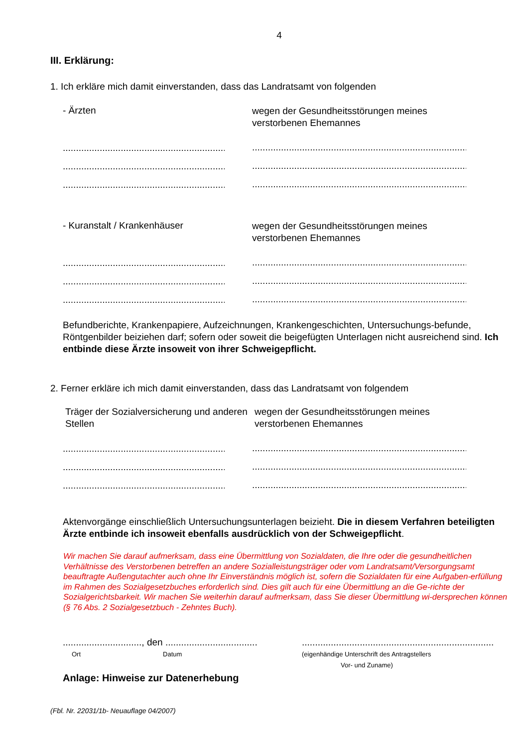4
III. Erklärung:
1. Ich erkläre mich damit einverstanden, dass das Landratsamt von folgenden
- Ärzten
wegen der Gesundheitsstörungen meines verstorbenen Ehemannes
...........................................................................
..............................................................................................
...........................................................................
..............................................................................................
...........................................................................
..............................................................................................
- Kuranstalt / Krankenhäuser
wegen der Gesundheitsstörungen meines verstorbenen Ehemannes
...........................................................................
..............................................................................................
...........................................................................
..............................................................................................
...........................................................................
..............................................................................................
Befundberichte, Krankenpapiere, Aufzeichnungen, Krankengeschichten, Untersuchungs-befunde, Röntgenbilder beiziehen darf; sofern oder soweit die beigefügten Unterlagen nicht ausreichend sind. Ich entbinde diese Ärzte insoweit von ihrer Schweigepflicht.
2. Ferner erkläre ich mich damit einverstanden, dass das Landratsamt von folgendem
Träger der Sozialversicherung und anderen Stellen
wegen der Gesundheitsstörungen meines verstorbenen Ehemannes
...........................................................................
..............................................................................................
...........................................................................
..............................................................................................
...........................................................................
..............................................................................................
Aktenvorgänge einschließlich Untersuchungsunterlagen beizieht. Die in diesem Verfahren beteiligten Ärzte entbinde ich insoweit ebenfalls ausdrücklich von der Schweigepflicht.
Wir machen Sie darauf aufmerksam, dass eine Übermittlung von Sozialdaten, die Ihre oder die gesundheitlichen Verhältnisse des Verstorbenen betreffen an andere Sozialleistungsträger oder vom Landratsamt/Versorgungsamt beauftragte Außengutachter auch ohne Ihr Einverständnis möglich ist, sofern die Sozialdaten für eine Aufgaben-erfüllung im Rahmen des Sozialgesetzbuches erforderlich sind. Dies gilt auch für eine Übermittlung an die Ge-richte der Sozialgerichtsbarkeit. Wir machen Sie weiterhin darauf aufmerksam, dass Sie dieser Übermittlung wi-dersprechen können (§ 76 Abs. 2 Sozialgesetzbuch - Zehntes Buch).
.............................., den ...................................
Ort Datum
.........................................................................
(eigenhändige Unterschrift des Antragstellers
Vor- und Zuname)
Anlage: Hinweise zur Datenerhebung
(Fbl. Nr. 22031/1b- Neuauflage 04/2007)